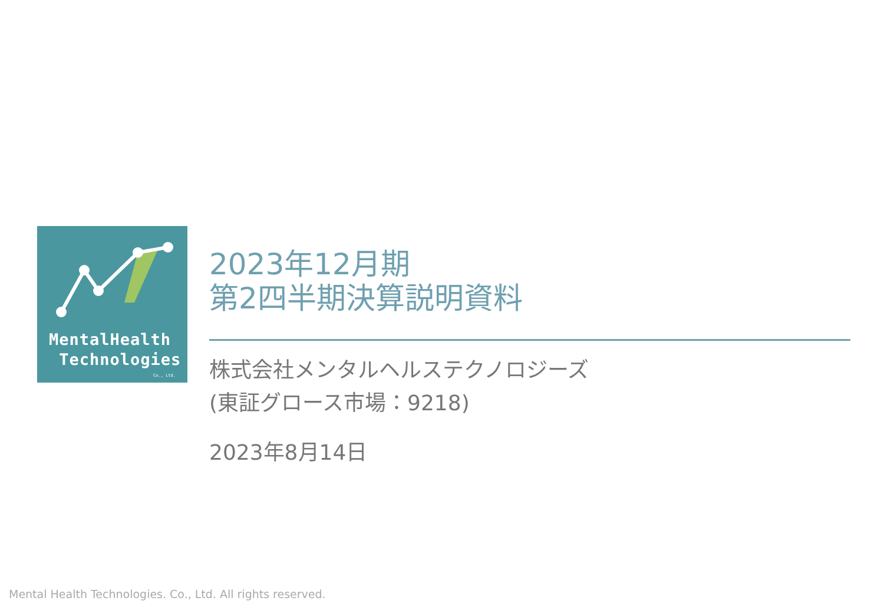MentalHealth
Technologies
Co., Ltd.
2023年12月期
第2四半期決算説明資料
株式会社メンタルヘルステクノロジーズ
(東証グロース市場：9218)
2023年8月14日
Mental Health Technologies. Co., Ltd. All rights reserved.